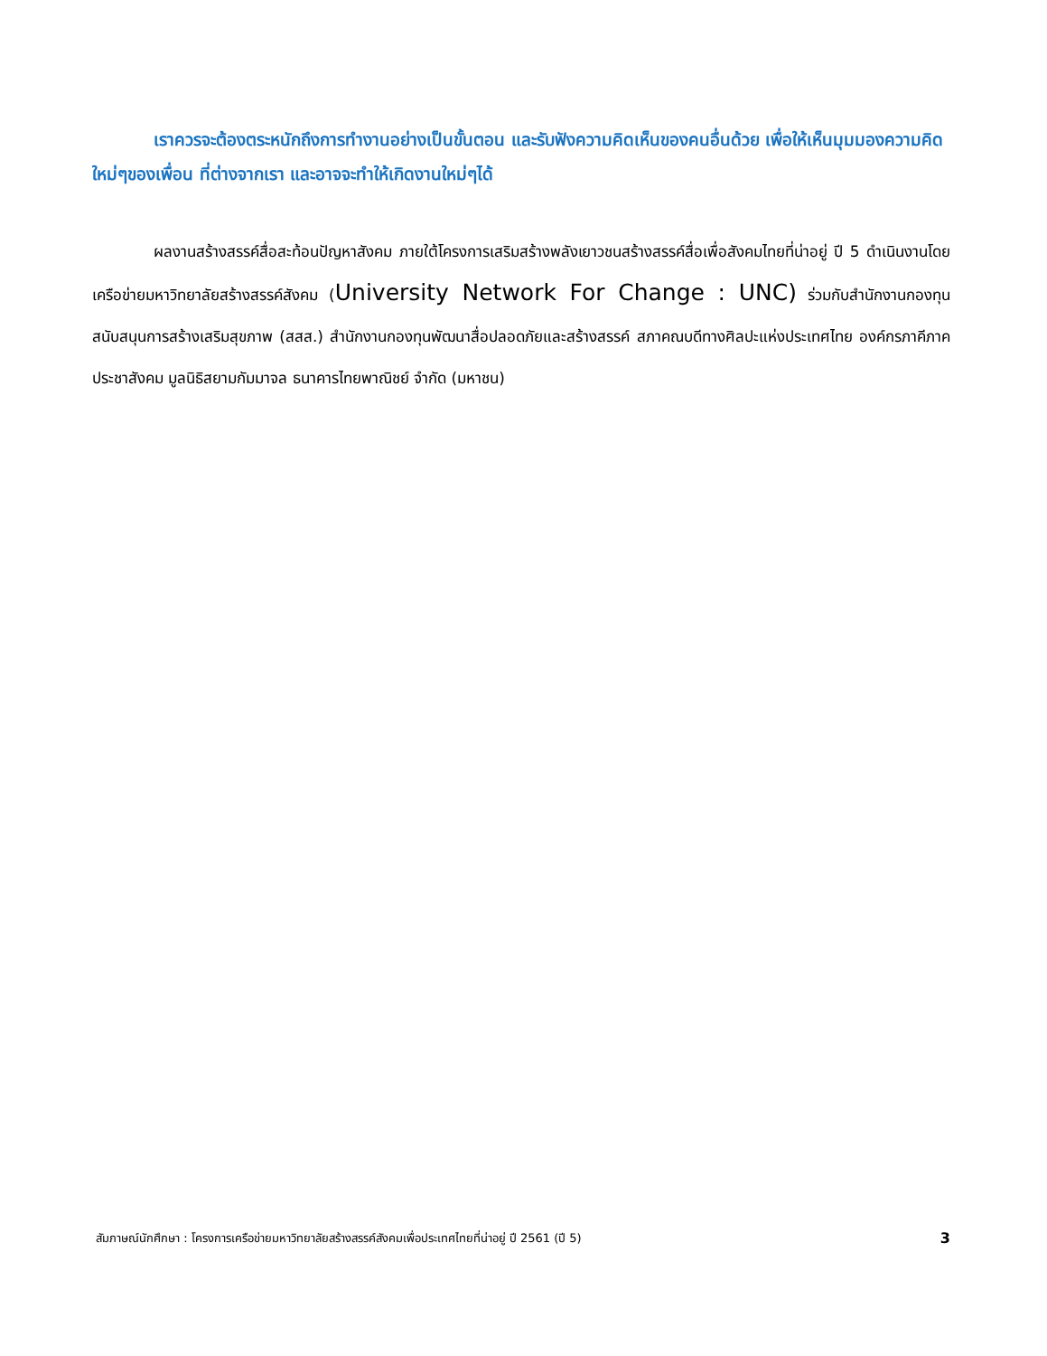เราควรจะต้องตระหนักถึงการทำงานอย่างเป็นขั้นตอน และรับฟังความคิดเห็นของคนอื่นด้วย เพื่อให้เห็นมุมมองความคิดใหม่ๆของเพื่อน ที่ต่างจากเรา และอาจจะทำให้เกิดงานใหม่ๆได้
ผลงานสร้างสรรค์สื่อสะท้อนปัญหาสังคม ภายใต้โครงการเสริมสร้างพลังเยาวชนสร้างสรรค์สื่อเพื่อสังคมไทยที่น่าอยู่ ปี 5 ดำเนินงานโดยเครือข่ายมหาวิทยาลัยสร้างสรรค์สังคม (University Network For Change : UNC) ร่วมกับสำนักงานกองทุนสนับสนุนการสร้างเสริมสุขภาพ (สสส.) สำนักงานกองทุนพัฒนาสื่อปลอดภัยและสร้างสรรค์ สภาคณบดีทางศิลปะแห่งประเทศไทย องค์กรภาคีภาคประชาสังคม มูลนิธิสยามกัมมาจล ธนาคารไทยพาณิชย์ จำกัด (มหาชน)
สัมภาษณ์นักศึกษา : โครงการเครือข่ายมหาวิทยาลัยสร้างสรรค์สังคมเพื่อประเทศไทยที่น่าอยู่ ปี 2561 (ปี 5) 3